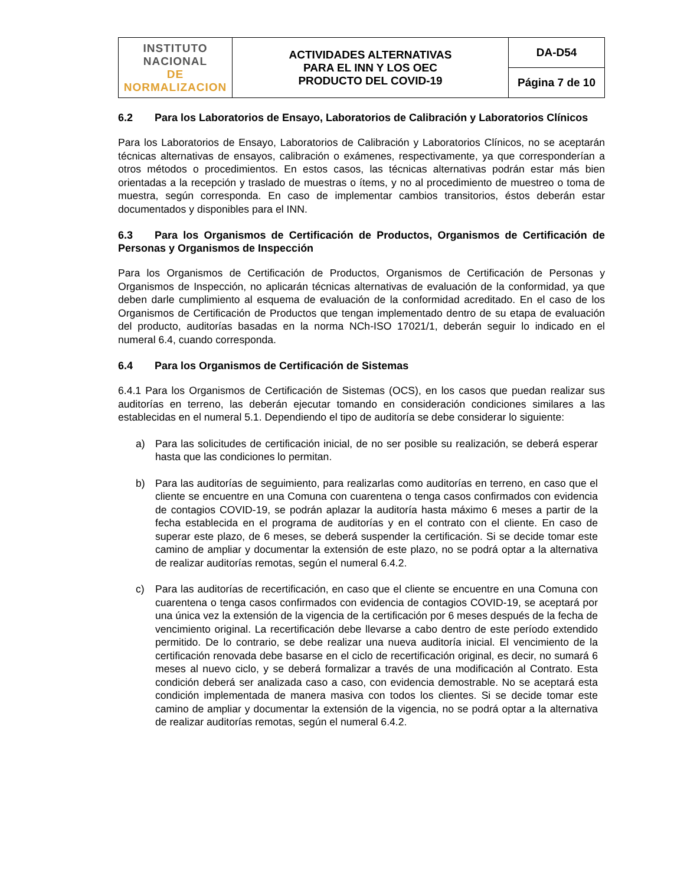| INSTITUTO NACIONAL DE NORMALIZACION | ACTIVIDADES ALTERNATIVAS PARA EL INN Y LOS OEC PRODUCTO DEL COVID-19 | DA-D54 |
| | | Página 7 de 10 |
6.2 Para los Laboratorios de Ensayo, Laboratorios de Calibración y Laboratorios Clínicos
Para los Laboratorios de Ensayo, Laboratorios de Calibración y Laboratorios Clínicos, no se aceptarán técnicas alternativas de ensayos, calibración o exámenes, respectivamente, ya que corresponderían a otros métodos o procedimientos. En estos casos, las técnicas alternativas podrán estar más bien orientadas a la recepción y traslado de muestras o ítems, y no al procedimiento de muestreo o toma de muestra, según corresponda. En caso de implementar cambios transitorios, éstos deberán estar documentados y disponibles para el INN.
6.3 Para los Organismos de Certificación de Productos, Organismos de Certificación de Personas y Organismos de Inspección
Para los Organismos de Certificación de Productos, Organismos de Certificación de Personas y Organismos de Inspección, no aplicarán técnicas alternativas de evaluación de la conformidad, ya que deben darle cumplimiento al esquema de evaluación de la conformidad acreditado. En el caso de los Organismos de Certificación de Productos que tengan implementado dentro de su etapa de evaluación del producto, auditorías basadas en la norma NCh-ISO 17021/1, deberán seguir lo indicado en el numeral 6.4, cuando corresponda.
6.4 Para los Organismos de Certificación de Sistemas
6.4.1 Para los Organismos de Certificación de Sistemas (OCS), en los casos que puedan realizar sus auditorías en terreno, las deberán ejecutar tomando en consideración condiciones similares a las establecidas en el numeral 5.1. Dependiendo el tipo de auditoría se debe considerar lo siguiente:
a) Para las solicitudes de certificación inicial, de no ser posible su realización, se deberá esperar hasta que las condiciones lo permitan.
b) Para las auditorías de seguimiento, para realizarlas como auditorías en terreno, en caso que el cliente se encuentre en una Comuna con cuarentena o tenga casos confirmados con evidencia de contagios COVID-19, se podrán aplazar la auditoría hasta máximo 6 meses a partir de la fecha establecida en el programa de auditorías y en el contrato con el cliente. En caso de superar este plazo, de 6 meses, se deberá suspender la certificación. Si se decide tomar este camino de ampliar y documentar la extensión de este plazo, no se podrá optar a la alternativa de realizar auditorías remotas, según el numeral 6.4.2.
c) Para las auditorías de recertificación, en caso que el cliente se encuentre en una Comuna con cuarentena o tenga casos confirmados con evidencia de contagios COVID-19, se aceptará por una única vez la extensión de la vigencia de la certificación por 6 meses después de la fecha de vencimiento original. La recertificación debe llevarse a cabo dentro de este período extendido permitido. De lo contrario, se debe realizar una nueva auditoría inicial. El vencimiento de la certificación renovada debe basarse en el ciclo de recertificación original, es decir, no sumará 6 meses al nuevo ciclo, y se deberá formalizar a través de una modificación al Contrato. Esta condición deberá ser analizada caso a caso, con evidencia demostrable. No se aceptará esta condición implementada de manera masiva con todos los clientes. Si se decide tomar este camino de ampliar y documentar la extensión de la vigencia, no se podrá optar a la alternativa de realizar auditorías remotas, según el numeral 6.4.2.